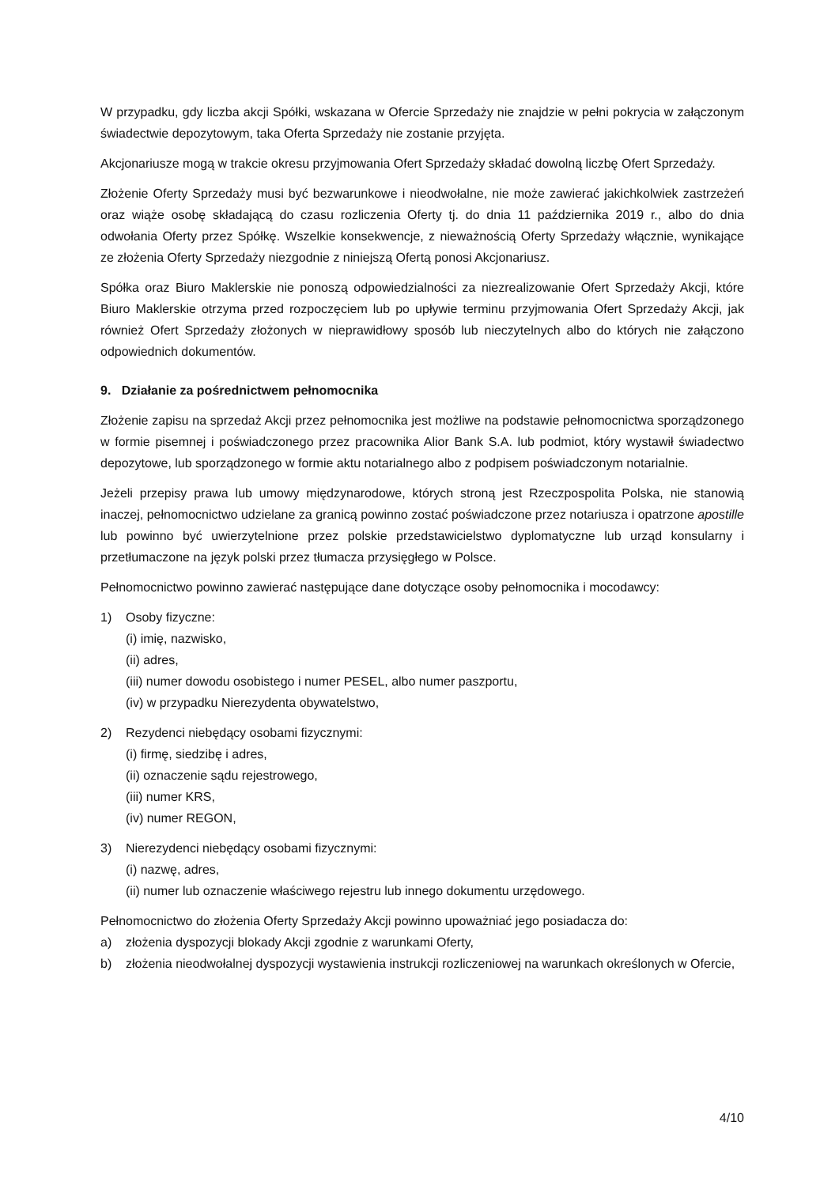W przypadku, gdy liczba akcji Spółki, wskazana w Ofercie Sprzedaży nie znajdzie w pełni pokrycia w załączonym świadectwie depozytowym, taka Oferta Sprzedaży nie zostanie przyjęta.
Akcjonariusze mogą w trakcie okresu przyjmowania Ofert Sprzedaży składać dowolną liczbę Ofert Sprzedaży.
Złożenie Oferty Sprzedaży musi być bezwarunkowe i nieodwołalne, nie może zawierać jakichkolwiek zastrzeżeń oraz wiąże osobę składającą do czasu rozliczenia Oferty tj. do dnia 11 października 2019 r., albo do dnia odwołania Oferty przez Spółkę. Wszelkie konsekwencje, z nieważnością Oferty Sprzedaży włącznie, wynikające ze złożenia Oferty Sprzedaży niezgodnie z niniejszą Ofertą ponosi Akcjonariusz.
Spółka oraz Biuro Maklerskie nie ponoszą odpowiedzialności za niezrealizowanie Ofert Sprzedaży Akcji, które Biuro Maklerskie otrzyma przed rozpoczęciem lub po upływie terminu przyjmowania Ofert Sprzedaży Akcji, jak również Ofert Sprzedaży złożonych w nieprawidłowy sposób lub nieczytelnych albo do których nie załączono odpowiednich dokumentów.
9. Działanie za pośrednictwem pełnomocnika
Złożenie zapisu na sprzedaż Akcji przez pełnomocnika jest możliwe na podstawie pełnomocnictwa sporządzonego w formie pisemnej i poświadczonego przez pracownika Alior Bank S.A. lub podmiot, który wystawił świadectwo depozytowe, lub sporządzonego w formie aktu notarialnego albo z podpisem poświadczonym notarialnie.
Jeżeli przepisy prawa lub umowy międzynarodowe, których stroną jest Rzeczpospolita Polska, nie stanowią inaczej, pełnomocnictwo udzielane za granicą powinno zostać poświadczone przez notariusza i opatrzone apostille lub powinno być uwierzytelnione przez polskie przedstawicielstwo dyplomatyczne lub urząd konsularny i przetłumaczone na język polski przez tłumacza przysięgłego w Polsce.
Pełnomocnictwo powinno zawierać następujące dane dotyczące osoby pełnomocnika i mocodawcy:
1) Osoby fizyczne:
(i) imię, nazwisko,
(ii) adres,
(iii) numer dowodu osobistego i numer PESEL, albo numer paszportu,
(iv) w przypadku Nierezydenta obywatelstwo,
2) Rezydenci niebędący osobami fizycznymi:
(i) firmę, siedzibę i adres,
(ii) oznaczenie sądu rejestrowego,
(iii) numer KRS,
(iv) numer REGON,
3) Nierezydenci niebędący osobami fizycznymi:
(i) nazwę, adres,
(ii) numer lub oznaczenie właściwego rejestru lub innego dokumentu urzędowego.
Pełnomocnictwo do złożenia Oferty Sprzedaży Akcji powinno upoważniać jego posiadacza do:
a) złożenia dyspozycji blokady Akcji zgodnie z warunkami Oferty,
b) złożenia nieodwołalnej dyspozycji wystawienia instrukcji rozliczeniowej na warunkach określonych w Ofercie,
4/10